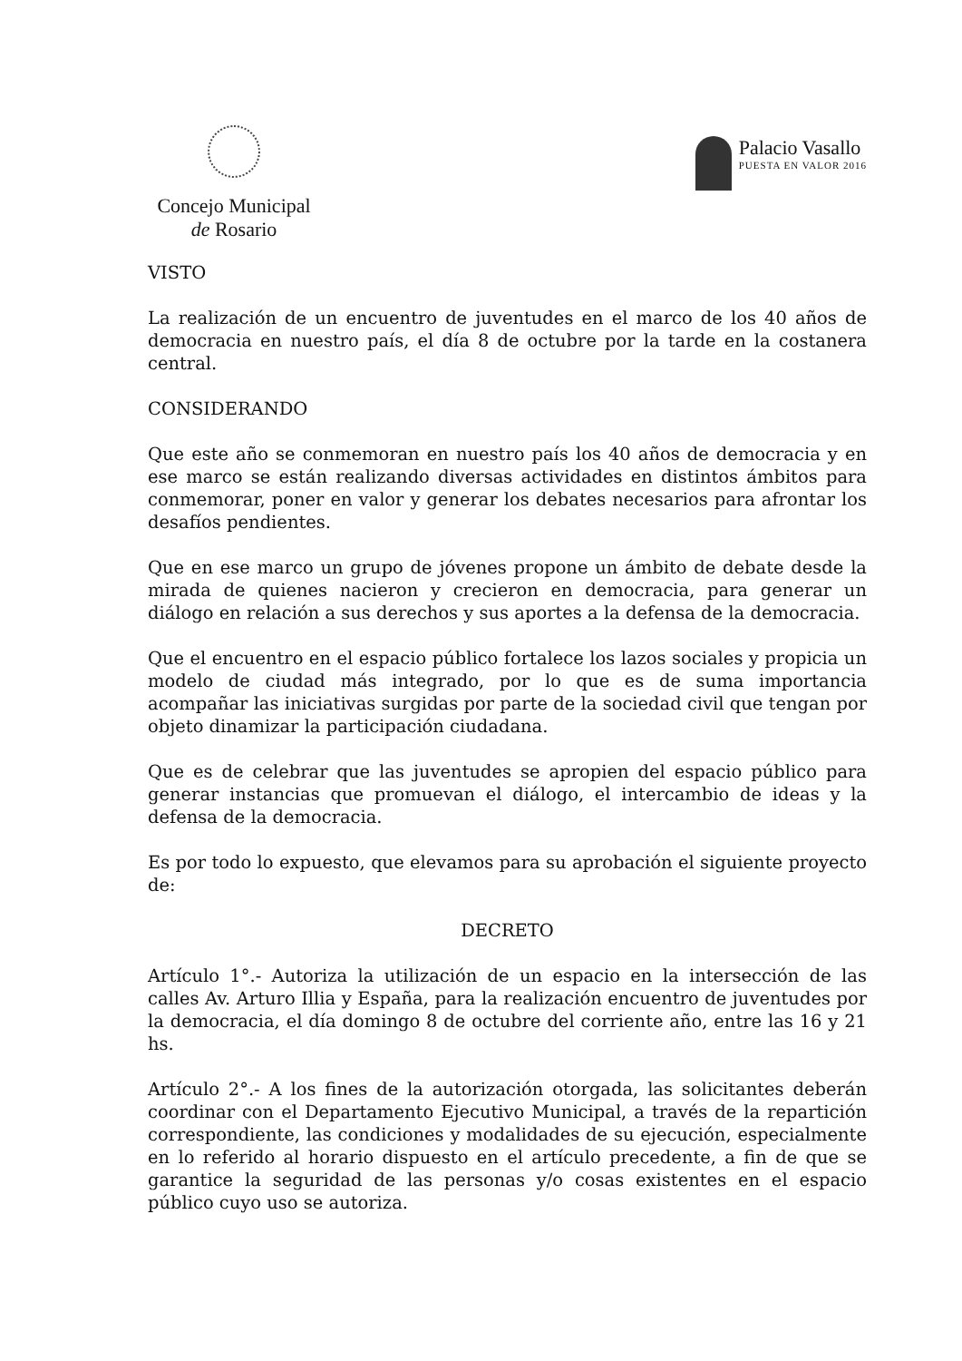Concejo Municipal
de Rosario
Palacio Vasallo
PUESTA EN VALOR 2016
VISTO
La realización de un encuentro de juventudes en el marco de los 40 años de democracia en nuestro país, el día 8 de octubre por la tarde en la costanera central.
CONSIDERANDO
Que este año se conmemoran en nuestro país los 40 años de democracia y en ese marco se están realizando diversas actividades en distintos ámbitos para conmemorar, poner en valor y generar los debates necesarios para afrontar los desafíos pendientes.
Que en ese marco un grupo de jóvenes propone un ámbito de debate desde la mirada de quienes nacieron y crecieron en democracia, para generar un diálogo en relación a sus derechos y sus aportes a la defensa de la democracia.
Que el encuentro en el espacio público fortalece los lazos sociales y propicia un modelo de ciudad más integrado, por lo que es de suma importancia acompañar las iniciativas surgidas por parte de la sociedad civil que tengan por objeto dinamizar la participación ciudadana.
Que es de celebrar que las juventudes se apropien del espacio público para generar instancias que promuevan el diálogo, el intercambio de ideas y la defensa de la democracia.
Es por todo lo expuesto, que elevamos para su aprobación el siguiente proyecto de:
DECRETO
Artículo 1°.- Autoriza la utilización de un espacio en la intersección de las calles Av. Arturo Illia y España, para la realización encuentro de juventudes por la democracia, el día domingo 8 de octubre del corriente año, entre las 16 y 21 hs.
Artículo 2°.- A los fines de la autorización otorgada, las solicitantes deberán coordinar con el Departamento Ejecutivo Municipal, a través de la repartición correspondiente, las condiciones y modalidades de su ejecución, especialmente en lo referido al horario dispuesto en el artículo precedente, a fin de que se garantice la seguridad de las personas y/o cosas existentes en el espacio público cuyo uso se autoriza.